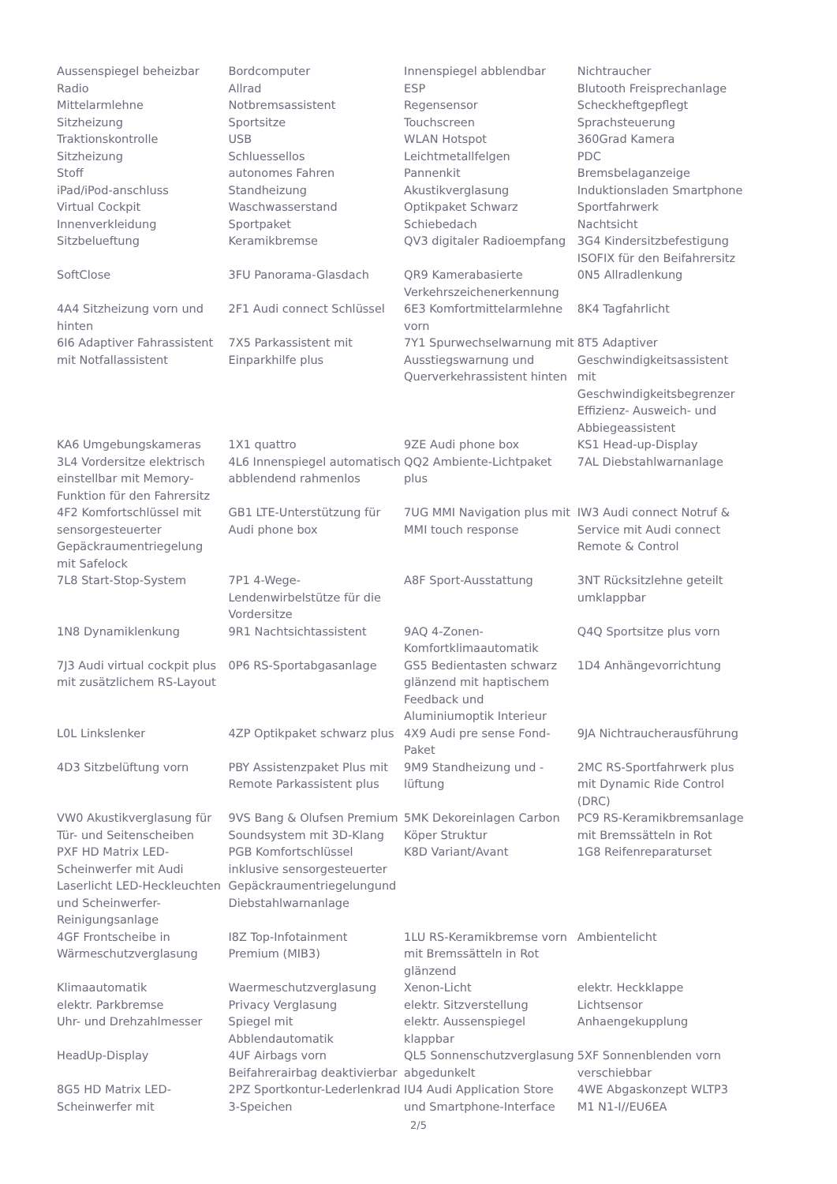| Aussenspiegel beheizbar | Bordcomputer | Innenspiegel abblendbar | Nichtraucher |
| Radio | Allrad | ESP | Blutooth Freisprechanlage |
| Mittelarmlehne | Notbremsassistent | Regensensor | Scheckheftgepflegt |
| Sitzheizung | Sportsitze | Touchscreen | Sprachsteuerung |
| Traktionskontrolle | USB | WLAN Hotspot | 360Grad Kamera |
| Sitzheizung | Schluessellos | Leichtmetallfelgen | PDC |
| Stoff | autonomes Fahren | Pannenkit | Bremsbelaganzeige |
| iPad/iPod-anschluss | Standheizung | Akustikverglasung | Induktionsladen Smartphone |
| Virtual Cockpit | Waschwasserstand | Optikpaket Schwarz | Sportfahrwerk |
| Innenverkleidung | Sportpaket | Schiebedach | Nachtsicht |
| Sitzbelueftung | Keramikbremse | QV3 digitaler Radioempfang | 3G4 Kindersitzbefestigung ISOFIX für den Beifahrersitz |
| SoftClose | 3FU Panorama-Glasdach | QR9 Kamerabasierte Verkehrszeichenerkennung | 0N5 Allradlenkung |
| 4A4 Sitzheizung vorn und hinten | 2F1 Audi connect Schlüssel | 6E3 Komfortmittelarmlehne vorn | 8K4 Tagfahrlicht |
| 6I6 Adaptiver Fahrassistent mit Notfallassistent | 7X5 Parkassistent mit Einparkhilfe plus | 7Y1 Spurwechselwarnung mit Ausstiegswarnung und Querverkehrassistent hinten | 8T5 Adaptiver Geschwindigkeitsassistent mit Geschwindigkeitsbegrenzer Effizienz- Ausweich- und Abbiegeassistent |
| KA6 Umgebungskameras | 1X1 quattro | 9ZE Audi phone box | KS1 Head-up-Display |
| 3L4 Vordersitze elektrisch einstellbar mit Memory-Funktion für den Fahrersitz | 4L6 Innenspiegel automatisch abblendend rahmenlos | QQ2 Ambiente-Lichtpaket plus | 7AL Diebstahlwarnanlage |
| 4F2 Komfortschlüssel mit sensorgesteuerter Gepäckraumentriegelung mit Safelock | GB1 LTE-Unterstützung für Audi phone box | 7UG MMI Navigation plus mit MMI touch response | IW3 Audi connect Notruf & Service mit Audi connect Remote & Control |
| 7L8 Start-Stop-System | 7P1 4-Wege-Lendenwirbelstütze für die Vordersitze | A8F Sport-Ausstattung | 3NT Rücksitzlehne geteilt umklappbar |
| 1N8 Dynamiklenkung | 9R1 Nachtsichtassistent | 9AQ 4-Zonen-Komfortklimaautomatik | Q4Q Sportsitze plus vorn |
| 7J3 Audi virtual cockpit plus mit zusätzlichem RS-Layout | 0P6 RS-Sportabgasanlage | GS5 Bedientasten schwarz glänzend mit haptischem Feedback und Aluminiumoptik Interieur | 1D4 Anhängevorrichtung |
| L0L Linkslenker | 4ZP Optikpaket schwarz plus | 4X9 Audi pre sense Fond-Paket | 9JA Nichtraucherausführung |
| 4D3 Sitzbelüftung vorn | PBY Assistenzpaket Plus mit Remote Parkassistent plus | 9M9 Standheizung und -lüftung | 2MC RS-Sportfahrwerk plus mit Dynamic Ride Control (DRC) |
| VW0 Akustikverglasung für Tür- und Seitenscheiben | 9VS Bang & Olufsen Premium Soundsystem mit 3D-Klang | 5MK Dekoreinlagen Carbon Köper Struktur | PC9 RS-Keramikbremsanlage mit Bremssätteln in Rot |
| PXF HD Matrix LED-Scheinwerfer mit Audi Laserlicht LED-Heckleuchten und Scheinwerfer-Reinigungsanlage | PGB Komfortschlüssel inklusive sensorgesteuerter Gepäckraumentriegelungund Diebstahlwarnanlage | K8D Variant/Avant | 1G8 Reifenreparaturset |
| 4GF Frontscheibe in Wärmeschutzverglasung | I8Z Top-Infotainment Premium (MIB3) | 1LU RS-Keramikbremse vorn mit Bremssätteln in Rot glänzend | Ambientelicht |
| Klimaautomatik | Waermeschutzverglasung | Xenon-Licht | elektr. Heckklappe |
| elektr. Parkbremse | Privacy Verglasung | elektr. Sitzverstellung | Lichtsensor |
| Uhr- und Drehzahlmesser | Spiegel mit Abblendautomatik | elektr. Aussenspiegel klappbar | Anhaengekupplung |
| HeadUp-Display | 4UF Airbags vorn Beifahrerairbag deaktivierbar | QL5 Sonnenschutzverglasung abgedunkelt | 5XF Sonnenblenden vorn verschiebbar |
| 8G5 HD Matrix LED-Scheinwerfer mit | 2PZ Sportkontur-Lederlenkrad 3-Speichen | IU4 Audi Application Store und Smartphone-Interface | 4WE Abgaskonzept WLTP3 M1 N1-I//EU6EA |
2/5